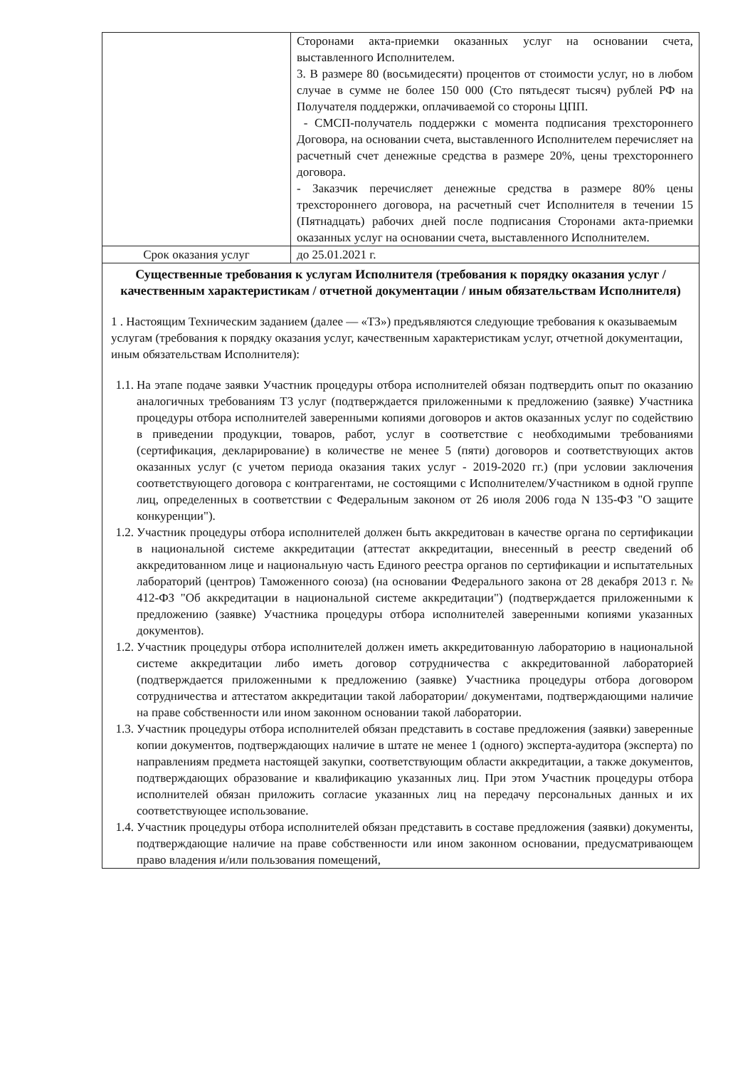| | Сторонами акта-приемки оказанных услуг на основании счета, выставленного Исполнителем. 3. В размере 80 (восьмидесяти) процентов от стоимости услуг, но в любом случае в сумме не более 150 000 (Сто пятьдесят тысяч) рублей РФ на Получателя поддержки, оплачиваемой со стороны ЦПП. - СМСП-получатель поддержки с момента подписания трехстороннего Договора, на основании счета, выставленного Исполнителем перечисляет на расчетный счет денежные средства в размере 20%, цены трехстороннего договора. - Заказчик перечисляет денежные средства в размере 80% цены трехстороннего договора, на расчетный счет Исполнителя в течении 15 (Пятнадцать) рабочих дней после подписания Сторонами акта-приемки оказанных услуг на основании счета, выставленного Исполнителем. |
| Срок оказания услуг | до 25.01.2021 г. |
| Существенные требования к услугам Исполнителя (требования к порядку оказания услуг / качественным характеристикам / отчетной документации / иным обязательствам Исполнителя) 1 . Настоящим Техническим заданием (далее — «ТЗ») предъявляются следующие требования к оказываемым услугам (требования к порядку оказания услуг, качественным характеристикам услуг, отчетной документации, иным обязательствам Исполнителя): 1.1. На этапе подаче заявки Участник процедуры отбора исполнителей обязан подтвердить опыт по оказанию аналогичных требованиям ТЗ услуг (подтверждается приложенными к предложению (заявке) Участника процедуры отбора исполнителей заверенными копиями договоров и актов оказанных услуг по содействию в приведении продукции, товаров, работ, услуг в соответствие с необходимыми требованиями (сертификация, декларирование) в количестве не менее 5 (пяти) договоров и соответствующих актов оказанных услуг (с учетом периода оказания таких услуг - 2019-2020 гг.) (при условии заключения соответствующего договора с контрагентами, не состоящими с Исполнителем/Участником в одной группе лиц, определенных в соответствии с Федеральным законом от 26 июля 2006 года N 135-ФЗ "О защите конкуренции"). 1.2. Участник процедуры отбора исполнителей должен быть аккредитован в качестве органа по сертификации в национальной системе аккредитации (аттестат аккредитации, внесенный в реестр сведений об аккредитованном лице и национальную часть Единого реестра органов по сертификации и испытательных лабораторий (центров) Таможенного союза) (на основании Федерального закона от 28 декабря 2013 г. № 412-ФЗ "Об аккредитации в национальной системе аккредитации") (подтверждается приложенными к предложению (заявке) Участника процедуры отбора исполнителей заверенными копиями указанных документов). 1.2. Участник процедуры отбора исполнителей должен иметь аккредитованную лабораторию в национальной системе аккредитации либо иметь договор сотрудничества с аккредитованной лабораторией (подтверждается приложенными к предложению (заявке) Участника процедуры отбора договором сотрудничества и аттестатом аккредитации такой лаборатории/ документами, подтверждающими наличие на праве собственности или ином законном основании такой лаборатории. 1.3. Участник процедуры отбора исполнителей обязан представить в составе предложения (заявки) заверенные копии документов, подтверждающих наличие в штате не менее 1 (одного) эксперта-аудитора (эксперта) по направлениям предмета настоящей закупки, соответствующим области аккредитации, а также документов, подтверждающих образование и квалификацию указанных лиц. При этом Участник процедуры отбора исполнителей обязан приложить согласие указанных лиц на передачу персональных данных и их соответствующее использование. 1.4. Участник процедуры отбора исполнителей обязан представить в составе предложения (заявки) документы, подтверждающие наличие на праве собственности или ином законном основании, предусматривающем право владения и/или пользования помещений, | |